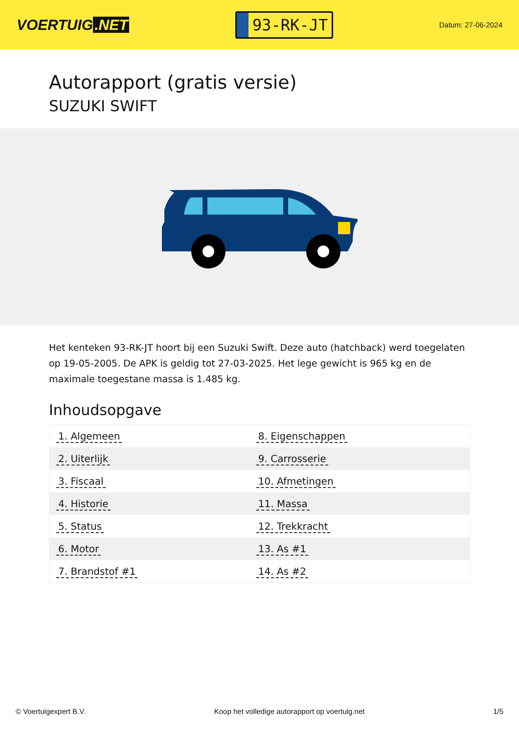VOERTUIG.NET
93-RK-JT
Datum: 27-06-2024
Autorapport (gratis versie)
SUZUKI SWIFT
Het kenteken 93-RK-JT hoort bij een Suzuki Swift. Deze auto (hatchback) werd toegelaten op 19-05-2005. De APK is geldig tot 27-03-2025. Het lege gewicht is 965 kg en de maximale toegestane massa is 1.485 kg.
Inhoudsopgave
| 1. Algemeen | 8. Eigenschappen |
| 2. Uiterlijk | 9. Carrosserie |
| 3. Fiscaal | 10. Afmetingen |
| 4. Historie | 11. Massa |
| 5. Status | 12. Trekkracht |
| 6. Motor | 13. As #1 |
| 7. Brandstof #1 | 14. As #2 |
© Voertuigexpert B.V. Koop het volledige autorapport op voertuig.net 1/5